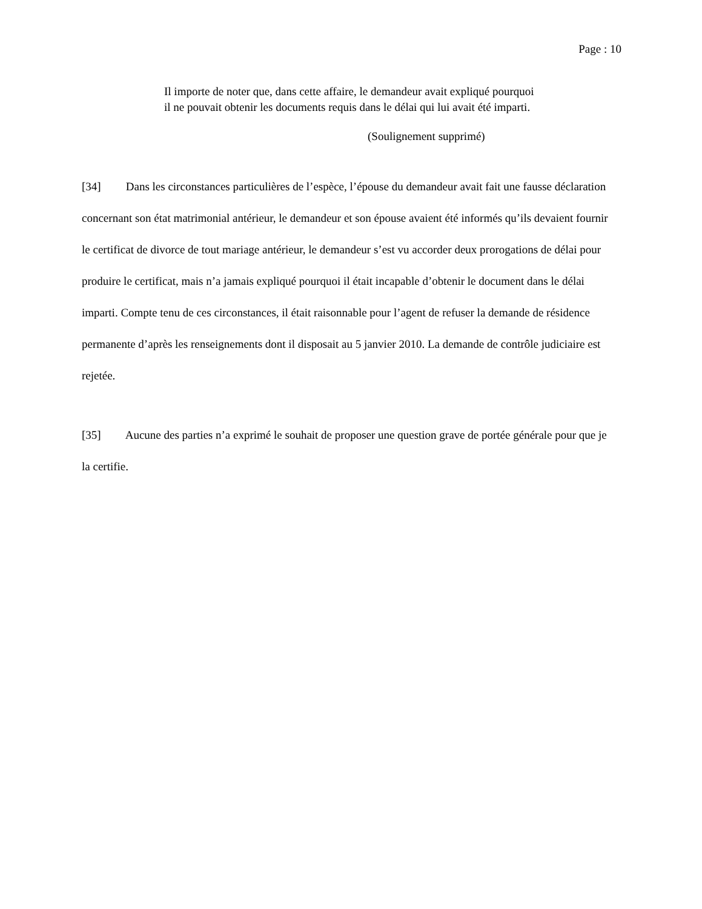Page : 10
Il importe de noter que, dans cette affaire, le demandeur avait expliqué pourquoi il ne pouvait obtenir les documents requis dans le délai qui lui avait été imparti.
(Soulignement supprimé)
[34] Dans les circonstances particulières de l’espèce, l’épouse du demandeur avait fait une fausse déclaration concernant son état matrimonial antérieur, le demandeur et son épouse avaient été informés qu’ils devaient fournir le certificat de divorce de tout mariage antérieur, le demandeur s’est vu accorder deux prorogations de délai pour produire le certificat, mais n’a jamais expliqué pourquoi il était incapable d’obtenir le document dans le délai imparti. Compte tenu de ces circonstances, il était raisonnable pour l’agent de refuser la demande de résidence permanente d’après les renseignements dont il disposait au 5 janvier 2010. La demande de contrôle judiciaire est rejetée.
[35] Aucune des parties n’a exprimé le souhait de proposer une question grave de portée générale pour que je la certifie.